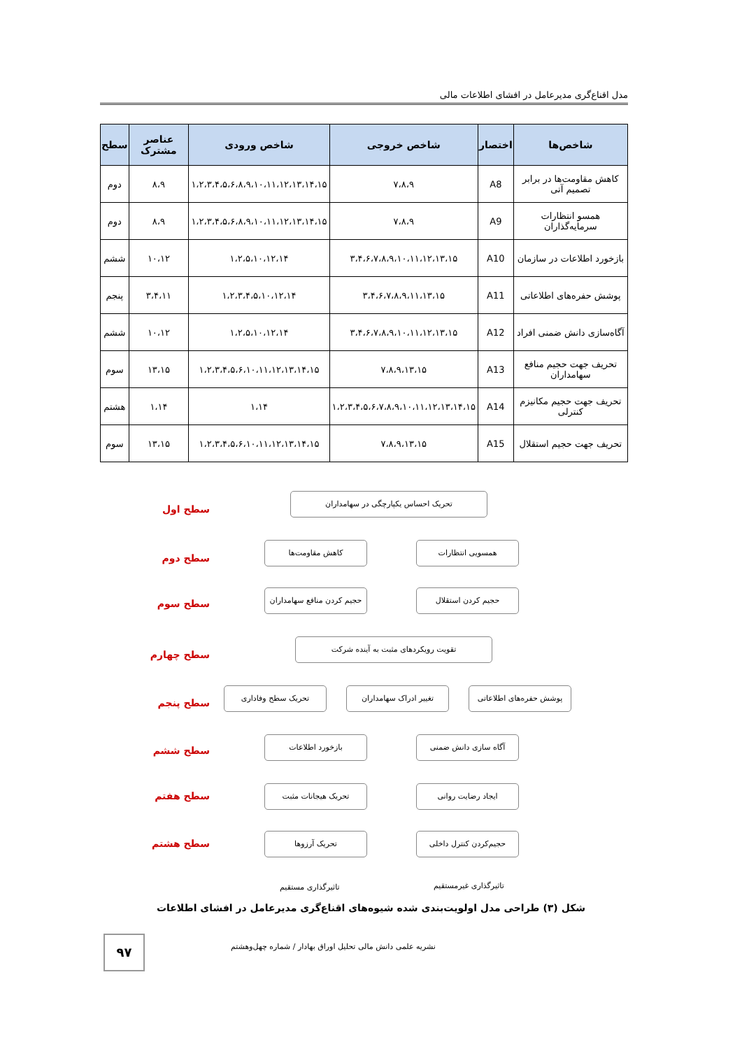مدل اقناع‌گری مدیرعامل در افشای اطلاعات مالی
| شاخص‌ها | اختصار | شاخص خروجی | شاخص ورودی | عناصر مشترک | سطح |
| --- | --- | --- | --- | --- | --- |
| کاهش مقاومت‌ها در برابر تصمیم آتی | A8 | ۷،۸،۹ | ۱،۲،۳،۴،۵،۶،۸،۹،۱۰،۱۱،۱۲،۱۳،۱۴،۱۵ | ۸،۹ | دوم |
| همسو انتظارات سرمایه‌گذاران | A9 | ۷،۸،۹ | ۱،۲،۳،۴،۵،۶،۸،۹،۱۰،۱۱،۱۲،۱۳،۱۴،۱۵ | ۸،۹ | دوم |
| بازخورد اطلاعات در سازمان | A10 | ۳،۴،۶،۷،۸،۹،۱۰،۱۱،۱۲،۱۳،۱۵ | ۱،۲،۵،۱۰،۱۲،۱۴ | ۱۰،۱۲ | ششم |
| پوشش حفره‌های اطلاعاتی | A11 | ۳،۴،۶،۷،۸،۹،۱۱،۱۳،۱۵ | ۱،۲،۳،۴،۵،۱۰،۱۲،۱۴ | ۳،۴،۱۱ | پنجم |
| آگاه‌سازی دانش ضمنی افراد | A12 | ۳،۴،۶،۷،۸،۹،۱۰،۱۱،۱۲،۱۳،۱۵ | ۱،۲،۵،۱۰،۱۲،۱۴ | ۱۰،۱۲ | ششم |
| تحریف جهت حجیم منافع سهامداران | A13 | ۷،۸،۹،۱۳،۱۵ | ۱،۲،۳،۴،۵،۶،۱۰،۱۱،۱۲،۱۳،۱۴،۱۵ | ۱۳،۱۵ | سوم |
| تحریف جهت حجیم مکانیزم کنترلی | A14 | ۱،۲،۳،۴،۵،۶،۷،۸،۹،۱۰،۱۱،۱۲،۱۳،۱۴،۱۵ | ۱،۱۴ | ۱،۱۴ | هشتم |
| تحریف جهت حجیم استقلال | A15 | ۷،۸،۹،۱۳،۱۵ | ۱،۲،۳،۴،۵،۶،۱۰،۱۱،۱۲،۱۳،۱۴،۱۵ | ۱۳،۱۵ | سوم |
سطح اول
تحریک احساس یکپارچگی در سهامداران
سطح دوم
همسویی انتظارات
کاهش مقاومت‌ها
سطح سوم
حجیم کردن استقلال
حجیم کردن منافع سهامداران
سطح چهارم
تقویت رویکردهای مثبت به آینده شرکت
سطح پنجم
پوشش حفره‌های اطلاعاتی
تغییر ادراک سهامداران
تحریک سطح وفاداری
سطح ششم
آگاه سازی دانش ضمنی
بازخورد اطلاعات
سطح هفتم
ایجاد رضایت روانی
تحریک هیجانات مثبت
سطح هشتم
حجیم‌کردن کنترل داخلی
تحریک آرزوها
تاثیرگذاری غیرمستقیم
تاثیرگذاری مستقیم
شکل (۳) طراحی مدل اولویت‌بندی شده شیوه‌های اقناع‌گری مدیرعامل در افشای اطلاعات
۹۷ نشریه علمی دانش مالی تحلیل اوراق بهادار / شماره چهل‌وهشتم